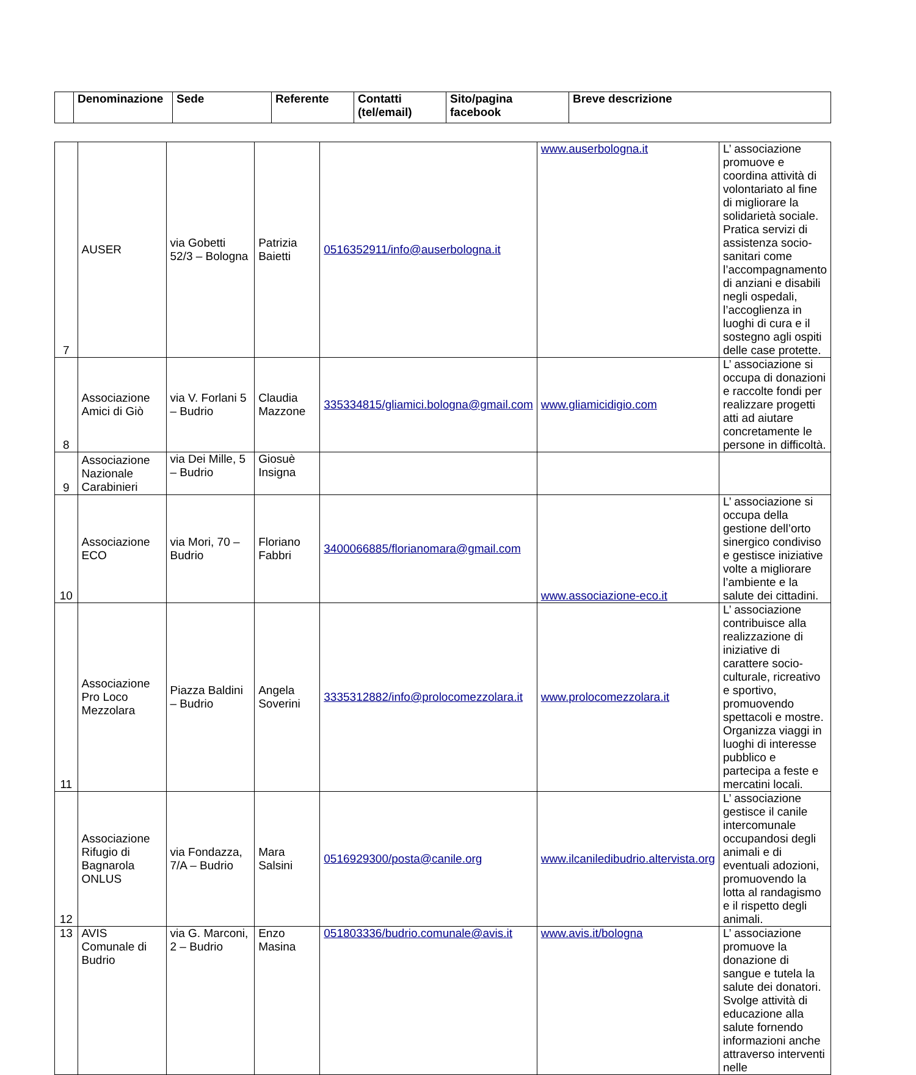| | Denominazione | Sede | Referente | Contatti (tel/email) | Sito/pagina facebook | Breve descrizione |
| --- | --- | --- | --- | --- | --- | --- |
| 7 | AUSER | via Gobetti 52/3 – Bologna | Patrizia Baietti | 0516352911/info@auserbologna.it | www.auserbologna.it | L’ associazione promuove e coordina attività di volontariato al fine di migliorare la solidarietà sociale. Pratica servizi di assistenza socio-sanitari come l’accompagnamento di anziani e disabili negli ospedali, l’accoglienza in luoghi di cura e il sostegno agli ospiti delle case protette. |
| 8 | Associazione Amici di Giò | via V. Forlani 5 – Budrio | Claudia Mazzone | 335334815/gliamici.bologna@gmail.com | www.gliamicidigio.com | L’ associazione si occupa di donazioni e raccolte fondi per realizzare progetti atti ad aiutare concretamente le persone in difficoltà. |
| 9 | Associazione Nazionale Carabinieri | via Dei Mille, 5 – Budrio | Giosuè Insigna | | | |
| 10 | Associazione ECO | via Mori, 70 – Budrio | Floriano Fabbri | 3400066885/florianomara@gmail.com | www.associazione-eco.it | L’ associazione si occupa della gestione dell’orto sinergico condiviso e gestisce iniziative volte a migliorare l’ambiente e la salute dei cittadini. |
| 11 | Associazione Pro Loco Mezzolara | Piazza Baldini – Budrio | Angela Soverini | 3335312882/info@prolocomezzolara.it | www.prolocomezzolara.it | L’ associazione contribuisce alla realizzazione di iniziative di carattere socio-culturale, ricreativo e sportivo, promuovendo spettacoli e mostre. Organizza viaggi in luoghi di interesse pubblico e partecipa a feste e mercatini locali. |
| 12 | Associazione Rifugio di Bagnarola ONLUS | via Fondazza, 7/A – Budrio | Mara Salsini | 0516929300/posta@canile.org | www.ilcaniledibudrio.altervista.org | L’ associazione gestisce il canile intercomunale occupandosi degli animali e di eventuali adozioni, promuovendo la lotta al randagismo e il rispetto degli animali. |
| 13 | AVIS Comunale di Budrio | via G. Marconi, 2 – Budrio | Enzo Masina | 051803336/budrio.comunale@avis.it | www.avis.it/bologna | L’ associazione promuove la donazione di sangue e tutela la salute dei donatori. Svolge attività di educazione alla salute fornendo informazioni anche attraverso interventi nelle |